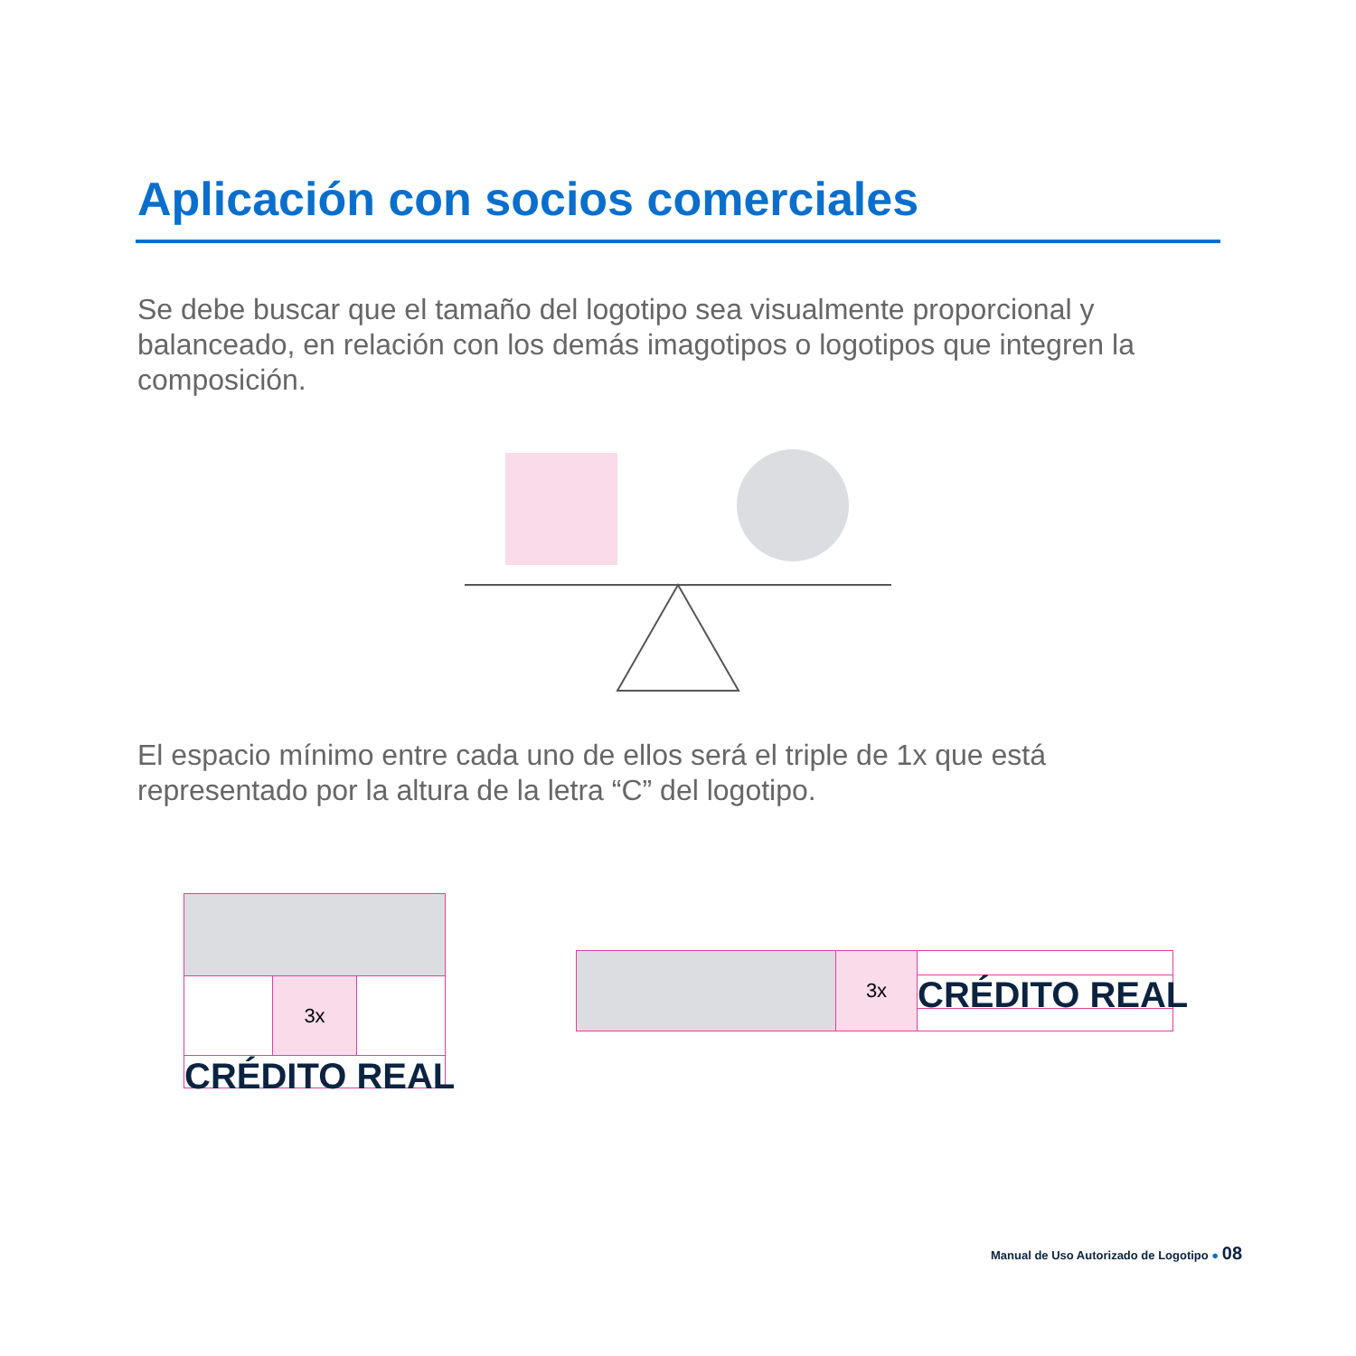Aplicación con socios comerciales
Se debe buscar que el tamaño del logotipo sea visualmente proporcional y balanceado, en relación con los demás imagotipos o logotipos que integren la composición.
El espacio mínimo entre cada uno de ellos será el triple de 1x que está representado por la altura de la letra “C” del logotipo.
3x
CRÉDITO REAL
3x CRÉDITO REAL
Manual de Uso Autorizado de Logotipo ● 08